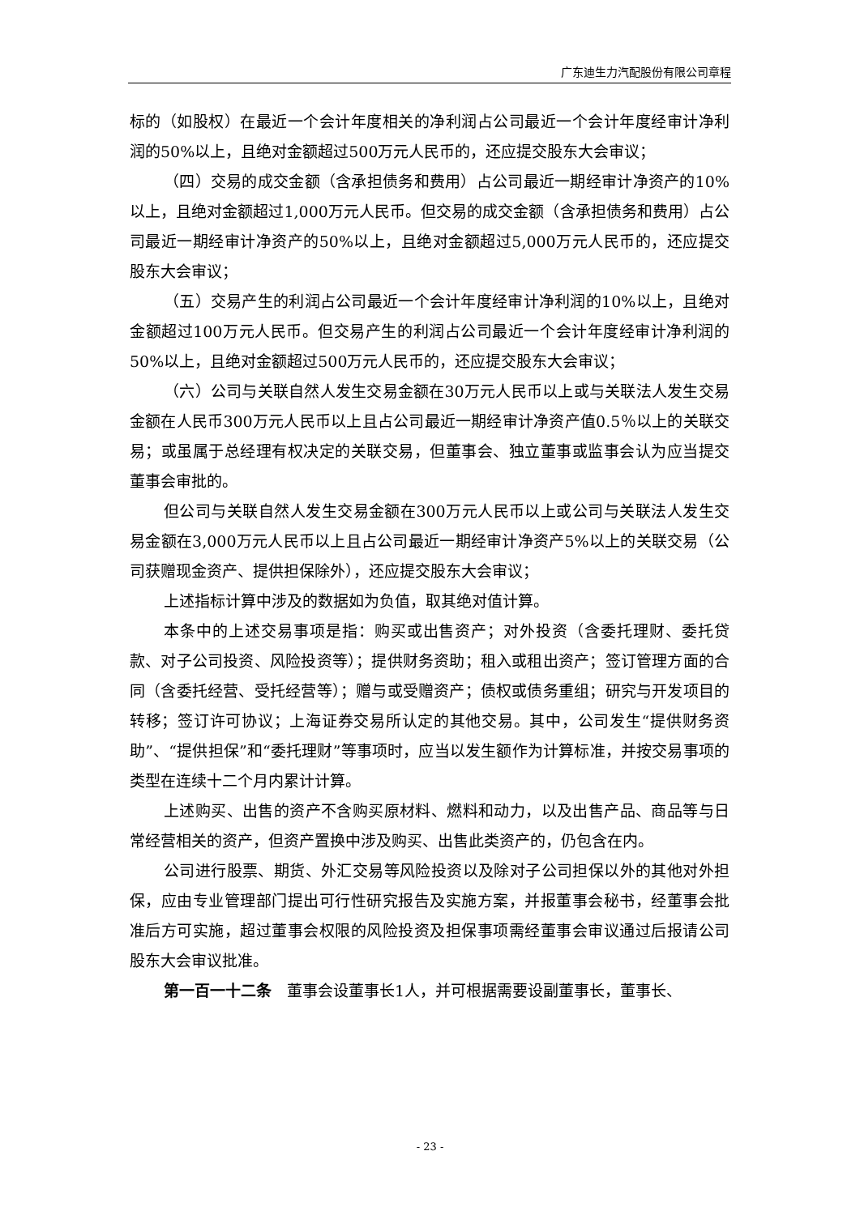广东迪生力汽配股份有限公司章程
标的（如股权）在最近一个会计年度相关的净利润占公司最近一个会计年度经审计净利润的50%以上，且绝对金额超过500万元人民币的，还应提交股东大会审议；
（四）交易的成交金额（含承担债务和费用）占公司最近一期经审计净资产的10%以上，且绝对金额超过1,000万元人民币。但交易的成交金额（含承担债务和费用）占公司最近一期经审计净资产的50%以上，且绝对金额超过5,000万元人民币的，还应提交股东大会审议；
（五）交易产生的利润占公司最近一个会计年度经审计净利润的10%以上，且绝对金额超过100万元人民币。但交易产生的利润占公司最近一个会计年度经审计净利润的50%以上，且绝对金额超过500万元人民币的，还应提交股东大会审议；
（六）公司与关联自然人发生交易金额在30万元人民币以上或与关联法人发生交易金额在人民币300万元人民币以上且占公司最近一期经审计净资产值0.5％以上的关联交易；或虽属于总经理有权决定的关联交易，但董事会、独立董事或监事会认为应当提交董事会审批的。
但公司与关联自然人发生交易金额在300万元人民币以上或公司与关联法人发生交易金额在3,000万元人民币以上且占公司最近一期经审计净资产5%以上的关联交易（公司获赠现金资产、提供担保除外），还应提交股东大会审议；
上述指标计算中涉及的数据如为负值，取其绝对值计算。
本条中的上述交易事项是指：购买或出售资产；对外投资（含委托理财、委托贷款、对子公司投资、风险投资等）；提供财务资助；租入或租出资产；签订管理方面的合同（含委托经营、受托经营等）；赠与或受赠资产；债权或债务重组；研究与开发项目的转移；签订许可协议；上海证券交易所认定的其他交易。其中，公司发生“提供财务资助”、“提供担保”和“委托理财”等事项时，应当以发生额作为计算标准，并按交易事项的类型在连续十二个月内累计计算。
上述购买、出售的资产不含购买原材料、燃料和动力，以及出售产品、商品等与日常经营相关的资产，但资产置换中涉及购买、出售此类资产的，仍包含在内。
公司进行股票、期货、外汇交易等风险投资以及除对子公司担保以外的其他对外担保，应由专业管理部门提出可行性研究报告及实施方案，并报董事会秘书，经董事会批准后方可实施，超过董事会权限的风险投资及担保事项需经董事会审议通过后报请公司股东大会审议批准。
第一百一十二条　董事会设董事长1人，并可根据需要设副董事长，董事长、
- 23 -